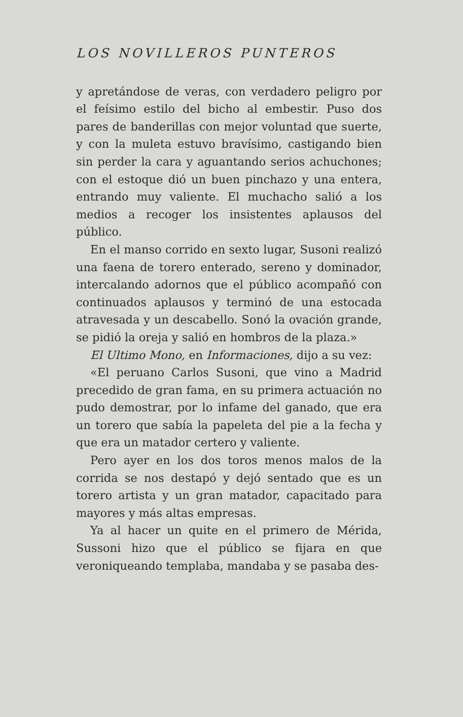LOS NOVILLEROS PUNTEROS
y apretándose de veras, con verdadero peligro por el feísimo estilo del bicho al embestir. Puso dos pares de banderillas con mejor voluntad que suerte, y con la muleta estuvo bravísimo, castigando bien sin perder la cara y aguantando serios achuchones; con el estoque dió un buen pinchazo y una entera, entrando muy valiente. El muchacho salió a los medios a recoger los insistentes aplausos del público.
En el manso corrido en sexto lugar, Susoni realizó una faena de torero enterado, sereno y dominador, intercalando adornos que el público acompañó con continuados aplausos y terminó de una estocada atravesada y un descabello. Sonó la ovación grande, se pidió la oreja y salió en hombros de la plaza.»
El Ultimo Mono, en Informaciones, dijo a su vez:
«El peruano Carlos Susoni, que vino a Madrid precedido de gran fama, en su primera actuación no pudo demostrar, por lo infame del ganado, que era un torero que sabía la papeleta del pie a la fecha y que era un matador certero y valiente.
Pero ayer en los dos toros menos malos de la corrida se nos destapó y dejó sentado que es un torero artista y un gran matador, capacitado para mayores y más altas empresas.
Ya al hacer un quite en el primero de Mérida, Sussoni hizo que el público se fijara en que veroniqueando templaba, mandaba y se pasaba des-